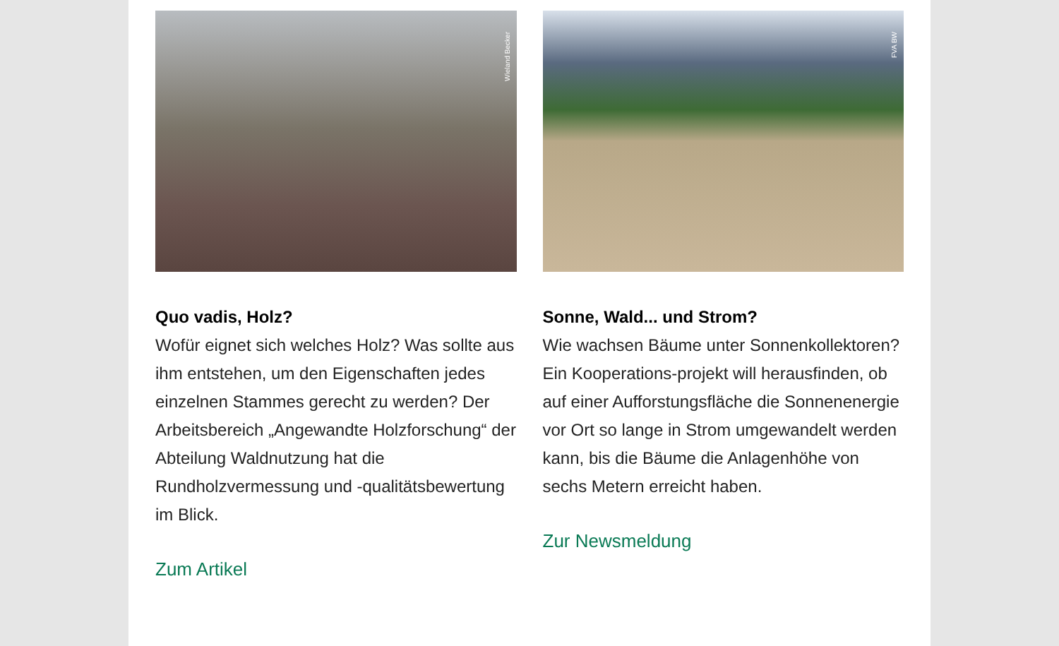Wieland Becker
Quo vadis, Holz?
Wofür eignet sich welches Holz? Was sollte aus ihm entstehen, um den Eigenschaften jedes einzelnen Stammes gerecht zu werden? Der Arbeitsbereich „Angewandte Holzforschung“ der Abteilung Waldnutzung hat die Rundholzvermessung und -qualitätsbewertung im Blick.
Zum Artikel
FVA BW
Sonne, Wald... und Strom?
Wie wachsen Bäume unter Sonnenkollektoren? Ein Kooperations-projekt will herausfinden, ob auf einer Aufforstungsfläche die Sonnenenergie vor Ort so lange in Strom umgewandelt werden kann, bis die Bäume die Anlagenhöhe von sechs Metern erreicht haben.
Zur Newsmeldung